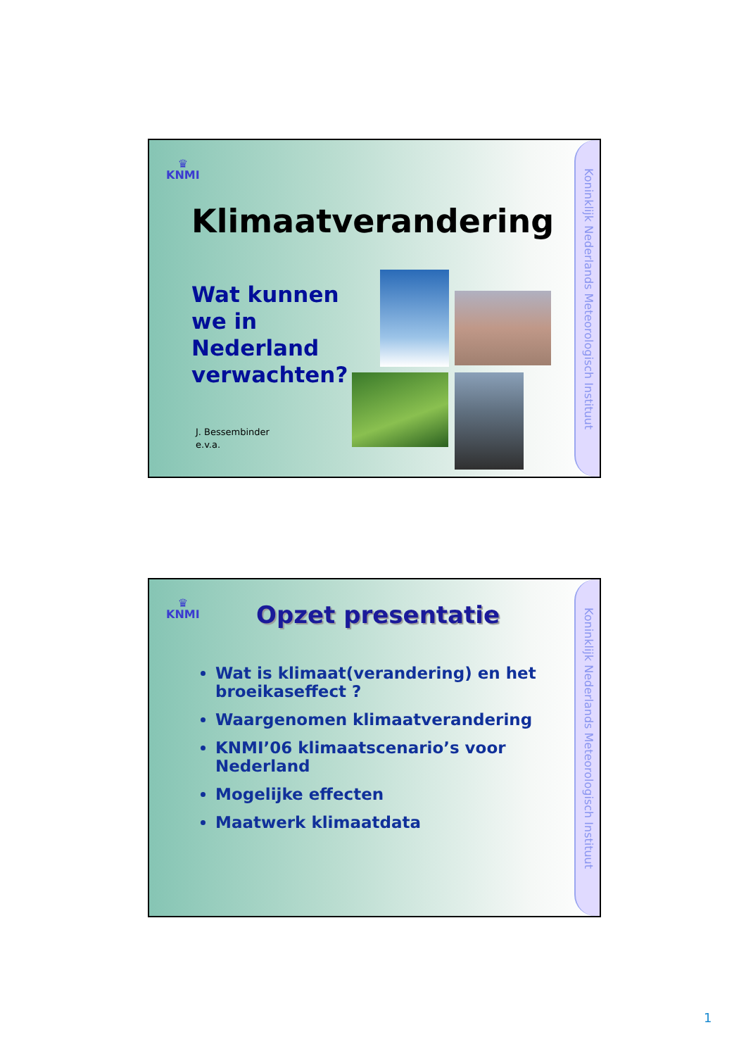♛
KNMI
Klimaatverandering
Wat kunnen
we in
Nederland
verwachten?
J. Bessembinder
e.v.a.
Koninklijk Nederlands Meteorologisch Instituut
♛
KNMI
Opzet presentatie
Wat is klimaat(verandering) en het broeikaseffect ?
Waargenomen klimaatverandering
KNMI’06 klimaatscenario’s voor Nederland
Mogelijke effecten
Maatwerk klimaatdata
Koninklijk Nederlands Meteorologisch Instituut
1